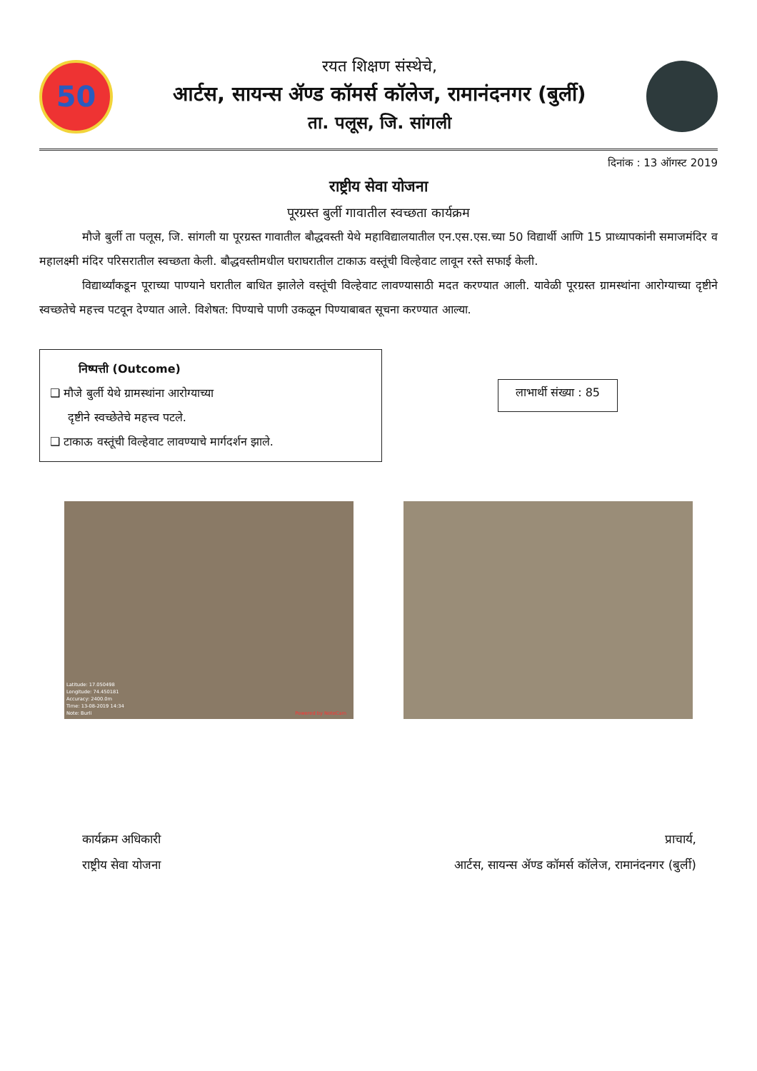50
रयत शिक्षण संस्थेचे,
आर्टस, सायन्स ॲण्ड कॉमर्स कॉलेज, रामानंदनगर (बुर्ली)
ता. पलूस, जि. सांगली
दिनांक : 13 ऑगस्ट 2019
राष्ट्रीय सेवा योजना
पूरग्रस्त बुर्ली गावातील स्वच्छता कार्यक्रम
मौजे बुर्ली ता पलूस, जि. सांगली या पूरग्रस्त गावातील बौद्धवस्ती येथे महाविद्यालयातील एन.एस.एस.च्या 50 विद्यार्थी आणि 15 प्राध्यापकांनी समाजमंदिर व महालक्ष्मी मंदिर परिसरातील स्वच्छता केली. बौद्धवस्तीमधील घराघरातील टाकाऊ वस्तूंची विल्हेवाट लावून रस्ते सफाई केली.
विद्यार्थ्यांकडून पूराच्या पाण्याने घरातील बाधित झालेले वस्तूंची विल्हेवाट लावण्यासाठी मदत करण्यात आली. यावेळी पूरग्रस्त ग्रामस्थांना आरोग्याच्या दृष्टीने स्वच्छतेचे महत्त्व पटवून देण्यात आले. विशेषत: पिण्याचे पाणी उकळून पिण्याबाबत सूचना करण्यात आल्या.
निष्पत्ती (Outcome)
❑ मौजे बुर्ली येथे ग्रामस्थांना आरोग्याच्या
दृष्टीने स्वच्छेतेचे महत्त्व पटले.
❑ टाकाऊ वस्तूंची विल्हेवाट लावण्याचे मार्गदर्शन झाले.
लाभार्थी संख्या : 85
Latitude: 17.050498
Longitude: 74.450181
Accuracy: 2400.0m
Time: 13-08-2019 14:34
Note: Burli Powered by NoteCam
कार्यक्रम अधिकारी
राष्ट्रीय सेवा योजना
प्राचार्य,
आर्टस, सायन्स ॲण्ड कॉमर्स कॉलेज, रामानंदनगर (बुर्ली)